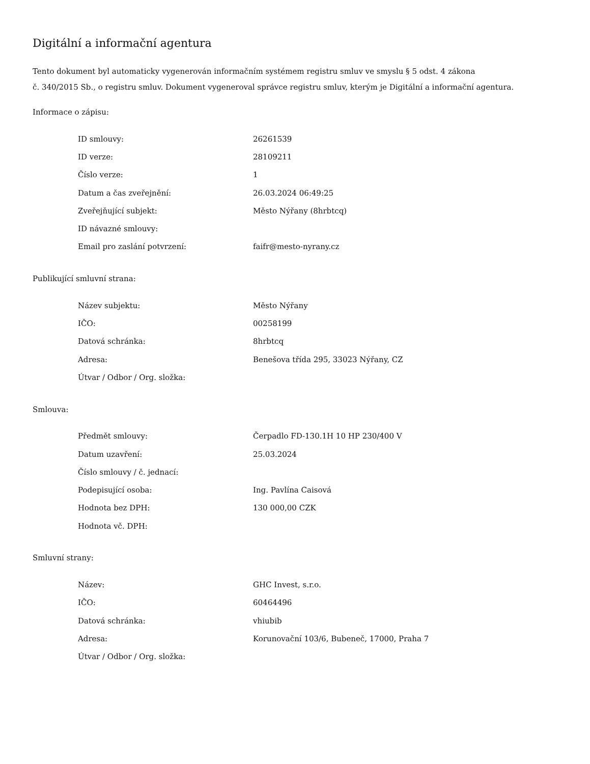Digitální a informační agentura
Tento dokument byl automaticky vygenerován informačním systémem registru smluv ve smyslu § 5 odst. 4 zákona
č. 340/2015 Sb., o registru smluv. Dokument vygeneroval správce registru smluv, kterým je Digitální a informační agentura.
Informace o zápisu:
| ID smlouvy: | 26261539 |
| ID verze: | 28109211 |
| Číslo verze: | 1 |
| Datum a čas zveřejnění: | 26.03.2024 06:49:25 |
| Zveřejňující subjekt: | Město Nýřany (8hrbtcq) |
| ID návazné smlouvy: | |
| Email pro zaslání potvrzení: | faifr@mesto-nyrany.cz |
Publikující smluvní strana:
| Název subjektu: | Město Nýřany |
| IČO: | 00258199 |
| Datová schránka: | 8hrbtcq |
| Adresa: | Benešova třída 295, 33023 Nýřany, CZ |
| Útvar / Odbor / Org. složka: | |
Smlouva:
| Předmět smlouvy: | Čerpadlo FD-130.1H 10 HP 230/400 V |
| Datum uzavření: | 25.03.2024 |
| Číslo smlouvy / č. jednací: | |
| Podepisující osoba: | Ing. Pavlína Caisová |
| Hodnota bez DPH: | 130 000,00 CZK |
| Hodnota vč. DPH: | |
Smluvní strany:
| Název: | GHC Invest, s.r.o. |
| IČO: | 60464496 |
| Datová schránka: | vhiubib |
| Adresa: | Korunovační 103/6, Bubeneč, 17000, Praha 7 |
| Útvar / Odbor / Org. složka: | |